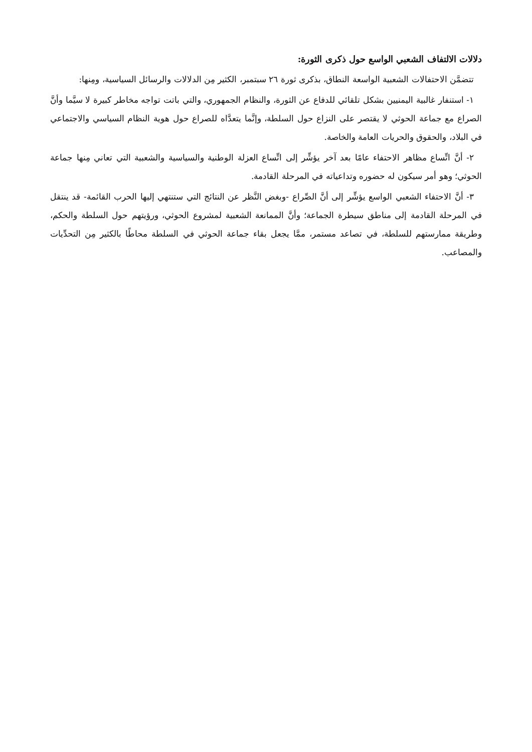دلالات الالتفاف الشعبي الواسع حول ذكرى الثورة:
تتضمَّن الاحتفالات الشعبية الواسعة النطاق، بذكرى ثورة ٢٦ سبتمبر، الكثير مِن الدلالات والرسائل السياسية، ومِنها:
١- استنفار غالبية اليمنيين بشكل تلقائي للدفاع عن الثورة، والنظام الجمهوري، والتي باتت تواجه مخاطر كبيرة لا سيَّما وأنَّ الصراع مع جماعة الحوثي لا يقتصر على النزاع حول السلطة، وإنَّما يتعدَّاه للصراع حول هوية النظام السياسي والاجتماعي في البلاد، والحقوق والحريات العامة والخاصة.
٢- أنَّ اتِّساع مظاهر الاحتفاء عامًا بعد آخر يؤشِّر إلى اتِّساع العزلة الوطنية والسياسية والشعبية التي تعاني مِنها جماعة الحوثي؛ وهو أمر سيكون له حضوره وتداعياته في المرحلة القادمة.
٣- أنَّ الاحتفاء الشعبي الواسع يؤشِّر إلى أنَّ الصِّراع -وبغض النَّظر عن النتائج التي ستنتهي إليها الحرب القائمة- قد ينتقل في المرحلة القادمة إلى مناطق سيطرة الجماعة؛ وأنَّ الممانعة الشعبية لمشروع الحوثي، ورؤيتهم حول السلطة والحكم، وطريقة ممارستهم للسلطة، في تصاعد مستمر، ممَّا يجعل بقاء جماعة الحوثي في السلطة محاطًا بالكثير مِن التحدِّيات والمصاعب.